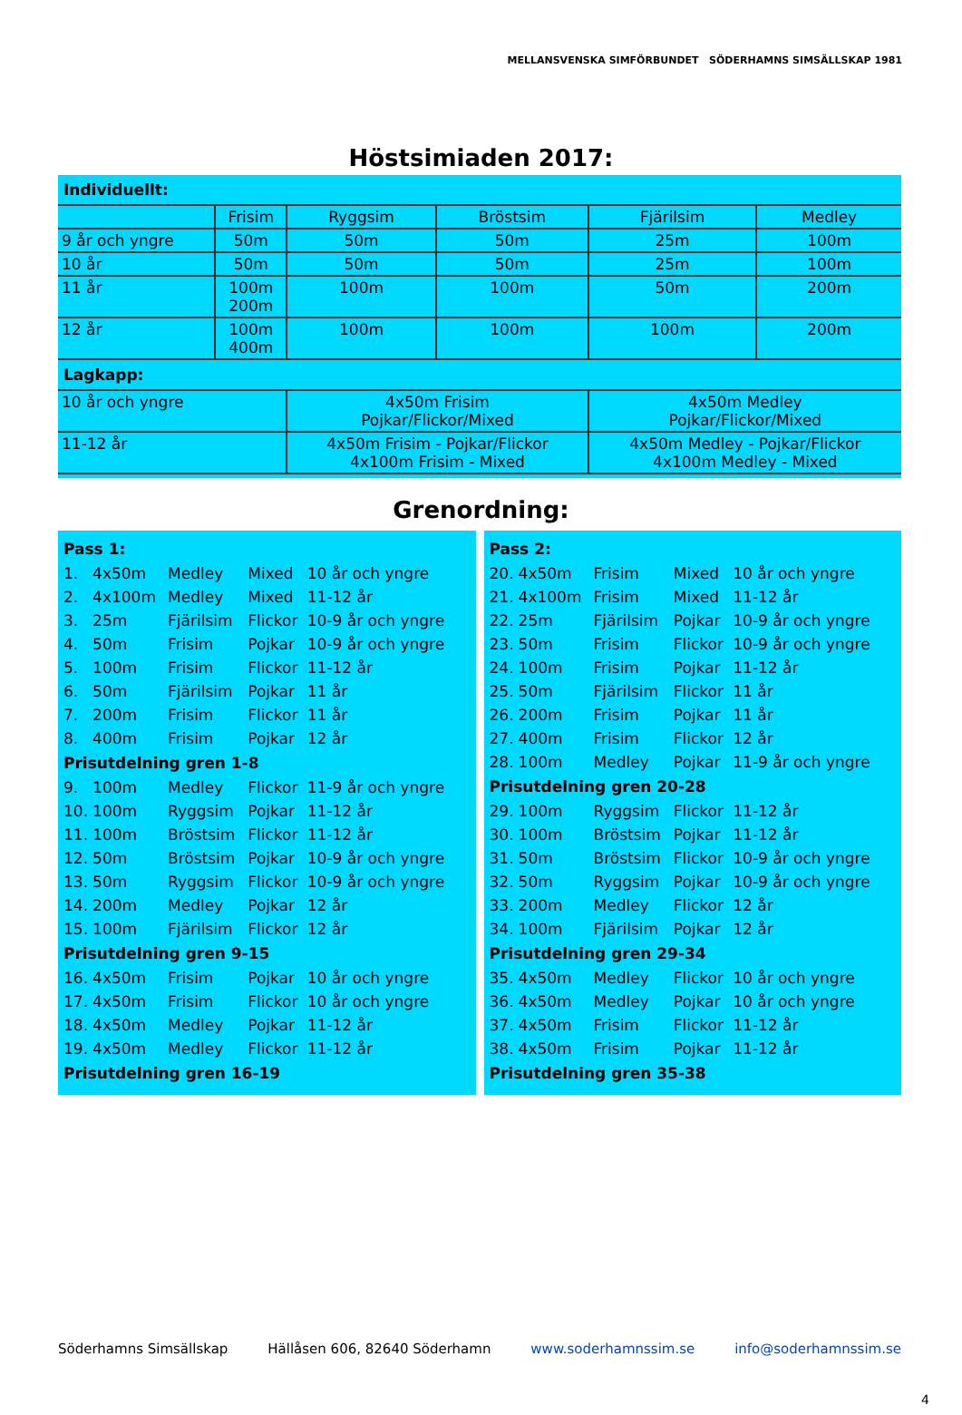MELLANSVENSKA SIMFÖRBUNDET SÖDERHAMNS SIMSÄLLSKAP 1981
Höstsimiaden 2017:
| Individuellt: | | | | | |
| | Frisim | Ryggsim | Bröstsim | Fjärilsim | Medley |
| 9 år och yngre | 50m | 50m | 50m | 25m | 100m |
| 10 år | 50m | 50m | 50m | 25m | 100m |
| 11 år | 100m 200m | 100m | 100m | 50m | 200m |
| 12 år | 100m 400m | 100m | 100m | 100m | 200m |
| Lagkapp: | | | | | |
| 10 år och yngre | | 4x50m Frisim Pojkar/Flickor/Mixed | | 4x50m Medley Pojkar/Flickor/Mixed | |
| 11-12 år | | 4x50m Frisim - Pojkar/Flickor 4x100m Frisim - Mixed | | 4x50m Medley - Pojkar/Flickor 4x100m Medley - Mixed | |
Grenordning:
| Pass 1: | | | | |
| 1. | 4x50m | Medley | Mixed | 10 år och yngre |
| 2. | 4x100m | Medley | Mixed | 11-12 år |
| 3. | 25m | Fjärilsim | Flickor | 10-9 år och yngre |
| 4. | 50m | Frisim | Pojkar | 10-9 år och yngre |
| 5. | 100m | Frisim | Flickor | 11-12 år |
| 6. | 50m | Fjärilsim | Pojkar | 11 år |
| 7. | 200m | Frisim | Flickor | 11 år |
| 8. | 400m | Frisim | Pojkar | 12 år |
| Prisutdelning gren 1-8 | | | | |
| 9. | 100m | Medley | Flickor | 11-9 år och yngre |
| 10. | 100m | Ryggsim | Pojkar | 11-12 år |
| 11. | 100m | Bröstsim | Flickor | 11-12 år |
| 12. | 50m | Bröstsim | Pojkar | 10-9 år och yngre |
| 13. | 50m | Ryggsim | Flickor | 10-9 år och yngre |
| 14. | 200m | Medley | Pojkar | 12 år |
| 15. | 100m | Fjärilsim | Flickor | 12 år |
| Prisutdelning gren 9-15 | | | | |
| 16. | 4x50m | Frisim | Pojkar | 10 år och yngre |
| 17. | 4x50m | Frisim | Flickor | 10 år och yngre |
| 18. | 4x50m | Medley | Pojkar | 11-12 år |
| 19. | 4x50m | Medley | Flickor | 11-12 år |
| Prisutdelning gren 16-19 | | | | |
| Pass 2: | | | | |
| 20. | 4x50m | Frisim | Mixed | 10 år och yngre |
| 21. | 4x100m | Frisim | Mixed | 11-12 år |
| 22. | 25m | Fjärilsim | Pojkar | 10-9 år och yngre |
| 23. | 50m | Frisim | Flickor | 10-9 år och yngre |
| 24. | 100m | Frisim | Pojkar | 11-12 år |
| 25. | 50m | Fjärilsim | Flickor | 11 år |
| 26. | 200m | Frisim | Pojkar | 11 år |
| 27. | 400m | Frisim | Flickor | 12 år |
| 28. | 100m | Medley | Pojkar | 11-9 år och yngre |
| Prisutdelning gren 20-28 | | | | |
| 29. | 100m | Ryggsim | Flickor | 11-12 år |
| 30. | 100m | Bröstsim | Pojkar | 11-12 år |
| 31. | 50m | Bröstsim | Flickor | 10-9 år och yngre |
| 32. | 50m | Ryggsim | Pojkar | 10-9 år och yngre |
| 33. | 200m | Medley | Flickor | 12 år |
| 34. | 100m | Fjärilsim | Pojkar | 12 år |
| Prisutdelning gren 29-34 | | | | |
| 35. | 4x50m | Medley | Flickor | 10 år och yngre |
| 36. | 4x50m | Medley | Pojkar | 10 år och yngre |
| 37. | 4x50m | Frisim | Flickor | 11-12 år |
| 38. | 4x50m | Frisim | Pojkar | 11-12 år |
| Prisutdelning gren 35-38 | | | | |
Söderhamns Simsällskap Hällåsen 606, 82640 Söderhamn www.soderhamnssim.se info@soderhamnssim.se
4